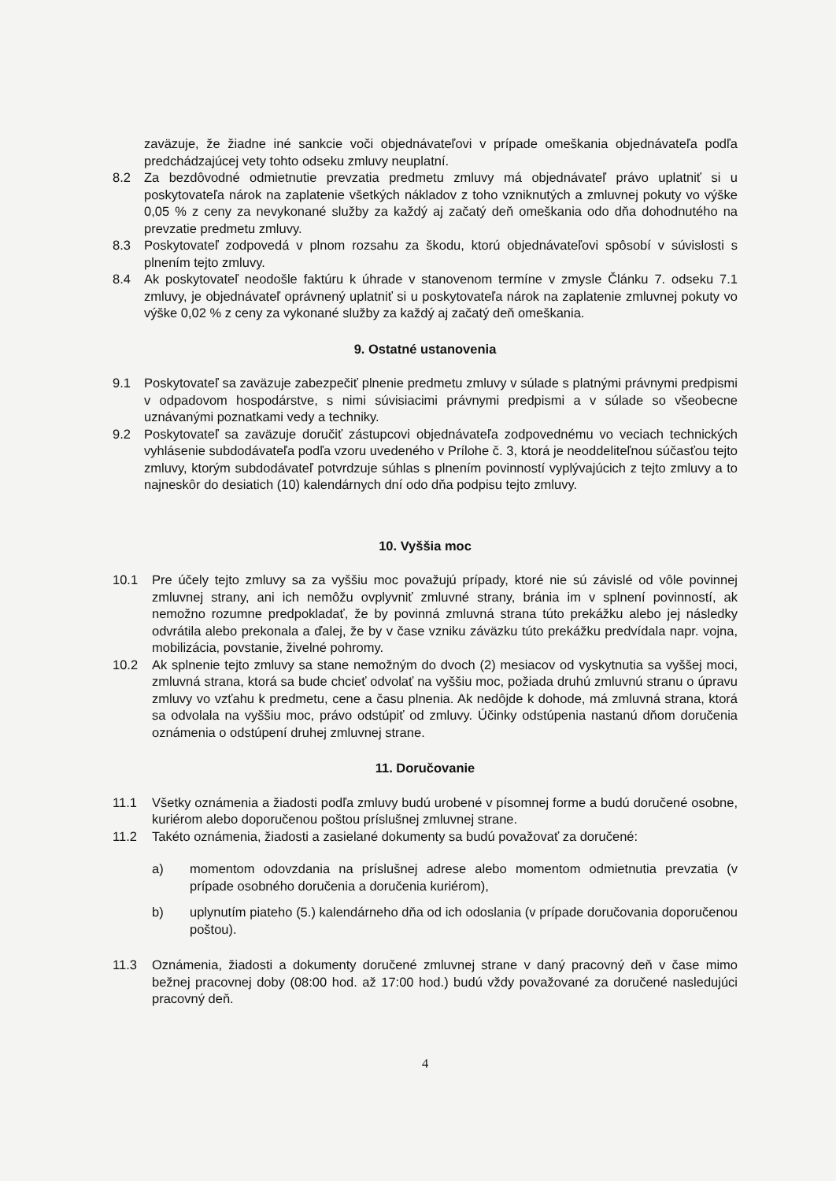zaväzuje, že žiadne iné sankcie voči objednávateľovi v prípade omeškania objednávateľa podľa predchádzajúcej vety tohto odseku zmluvy neuplatní.
8.2 Za bezdôvodné odmietnutie prevzatia predmetu zmluvy má objednávateľ právo uplatniť si u poskytovateľa nárok na zaplatenie všetkých nákladov z toho vzniknutých a zmluvnej pokuty vo výške 0,05 % z ceny za nevykonané služby za každý aj začatý deň omeškania odo dňa dohodnutého na prevzatie predmetu zmluvy.
8.3 Poskytovateľ zodpovedá v plnom rozsahu za škodu, ktorú objednávateľovi spôsobí v súvislosti s plnením tejto zmluvy.
8.4 Ak poskytovateľ neodošle faktúru k úhrade v stanovenom termíne v zmysle Článku 7. odseku 7.1 zmluvy, je objednávateľ oprávnený uplatniť si u poskytovateľa nárok na zaplatenie zmluvnej pokuty vo výške 0,02 % z ceny za vykonané služby za každý aj začatý deň omeškania.
9. Ostatné ustanovenia
9.1 Poskytovateľ sa zaväzuje zabezpečiť plnenie predmetu zmluvy v súlade s platnými právnymi predpismi v odpadovom hospodárstve, s nimi súvisiacimi právnymi predpismi a v súlade so všeobecne uznávanými poznatkami vedy a techniky.
9.2 Poskytovateľ sa zaväzuje doručiť zástupcovi objednávateľa zodpovednému vo veciach technických vyhlásenie subdodávateľa podľa vzoru uvedeného v Prílohe č. 3, ktorá je neoddeliteľnou súčasťou tejto zmluvy, ktorým subdodávateľ potvrdzuje súhlas s plnením povinností vyplývajúcich z tejto zmluvy a to najneskôr do desiatich (10) kalendárnych dní odo dňa podpisu tejto zmluvy.
10. Vyššia moc
10.1 Pre účely tejto zmluvy sa za vyššiu moc považujú prípady, ktoré nie sú závislé od vôle povinnej zmluvnej strany, ani ich nemôžu ovplyvniť zmluvné strany, bránia im v splnení povinností, ak nemožno rozumne predpokladať, že by povinná zmluvná strana túto prekážku alebo jej následky odvrátila alebo prekonala a ďalej, že by v čase vzniku záväzku túto prekážku predvídala napr. vojna, mobilizácia, povstanie, živelné pohromy.
10.2 Ak splnenie tejto zmluvy sa stane nemožným do dvoch (2) mesiacov od vyskytnutia sa vyššej moci, zmluvná strana, ktorá sa bude chcieť odvolať na vyššiu moc, požiada druhú zmluvnú stranu o úpravu zmluvy vo vzťahu k predmetu, cene a času plnenia. Ak nedôjde k dohode, má zmluvná strana, ktorá sa odvolala na vyššiu moc, právo odstúpiť od zmluvy. Účinky odstúpenia nastanú dňom doručenia oznámenia o odstúpení druhej zmluvnej strane.
11. Doručovanie
11.1 Všetky oznámenia a žiadosti podľa zmluvy budú urobené v písomnej forme a budú doručené osobne, kuriérom alebo doporučenou poštou príslušnej zmluvnej strane.
11.2 Takéto oznámenia, žiadosti a zasielané dokumenty sa budú považovať za doručené:
a) momentom odovzdania na príslušnej adrese alebo momentom odmietnutia prevzatia (v prípade osobného doručenia a doručenia kuriérom),
b) uplynutím piateho (5.) kalendárneho dňa od ich odoslania (v prípade doručovania doporučenou poštou).
11.3 Oznámenia, žiadosti a dokumenty doručené zmluvnej strane v daný pracovný deň v čase mimo bežnej pracovnej doby (08:00 hod. až 17:00 hod.) budú vždy považované za doručené nasledujúci pracovný deň.
4